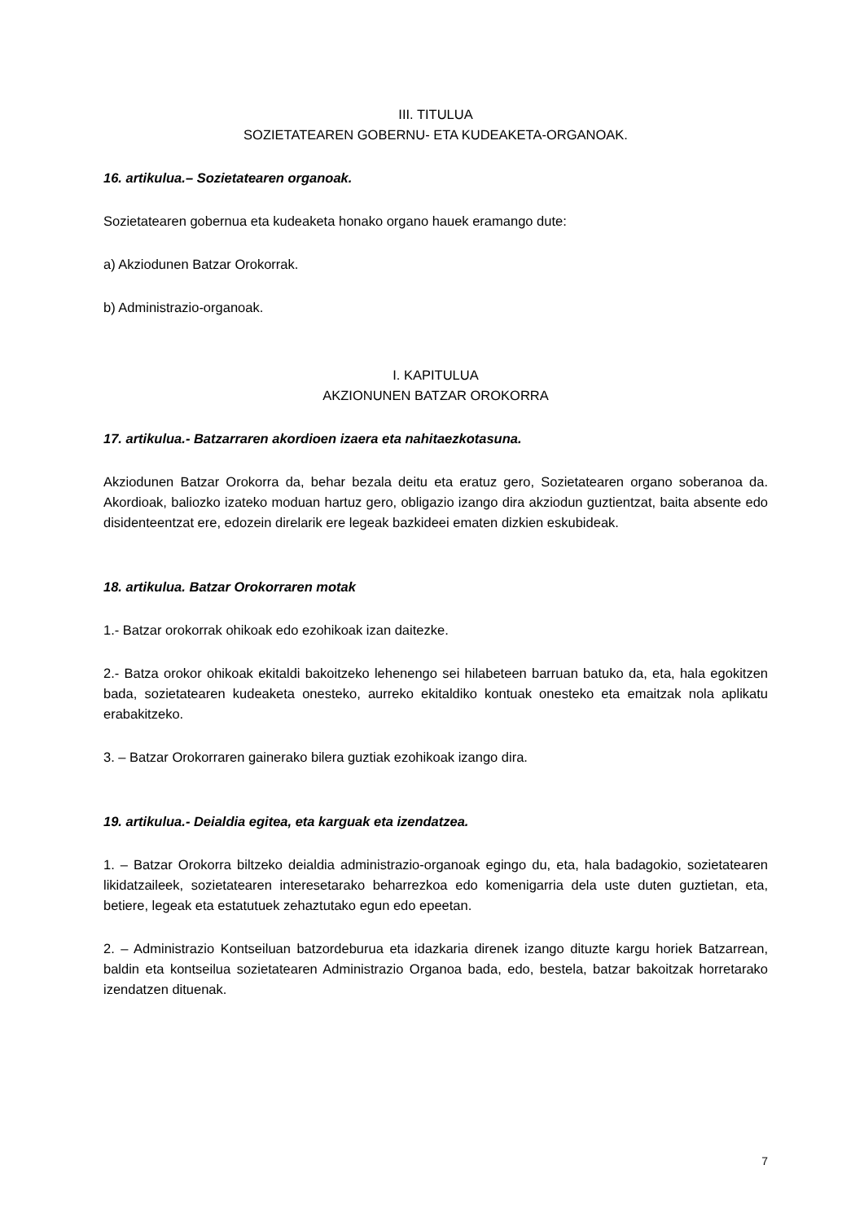III. TITULUA
SOZIETATEAREN GOBERNU- ETA KUDEAKETA-ORGANOAK.
16. artikulua.– Sozietatearen organoak.
Sozietatearen gobernua eta kudeaketa honako organo hauek eramango dute:
a) Akziodunen Batzar Orokorrak.
b) Administrazio-organoak.
I. KAPITULUA
AKZIONUNEN BATZAR OROKORRA
17. artikulua.- Batzarraren akordioen izaera eta nahitaezkotasuna.
Akziodunen Batzar Orokorra da, behar bezala deitu eta eratuz gero, Sozietatearen organo soberanoa da. Akordioak, baliozko izateko moduan hartuz gero, obligazio izango dira akziodun guztientzat, baita absente edo disidenteentzat ere, edozein direlarik ere legeak bazkideei ematen dizkien eskubideak.
18. artikulua. Batzar Orokorraren motak
1.- Batzar orokorrak ohikoak edo ezohikoak izan daitezke.
2.- Batza orokor ohikoak ekitaldi bakoitzeko lehenengo sei hilabeteen barruan batuko da, eta, hala egokitzen bada, sozietatearen kudeaketa onesteko, aurreko ekitaldiko kontuak onesteko eta emaitzak nola aplikatu erabakitzeko.
3. – Batzar Orokorraren gainerako bilera guztiak ezohikoak izango dira.
19. artikulua.- Deialdia egitea, eta karguak eta izendatzea.
1. – Batzar Orokorra biltzeko deialdia administrazio-organoak egingo du, eta, hala badagokio, sozietatearen likidatzaileek, sozietatearen interesetarako beharrezkoa edo komenigarria dela uste duten guztietan, eta, betiere, legeak eta estatutuek zehaztutako egun edo epeetan.
2. – Administrazio Kontseiluan batzordeburua eta idazkaria direnek izango dituzte kargu horiek Batzarrean, baldin eta kontseilua sozietatearen Administrazio Organoa bada, edo, bestela, batzar bakoitzak horretarako izendatzen dituenak.
7